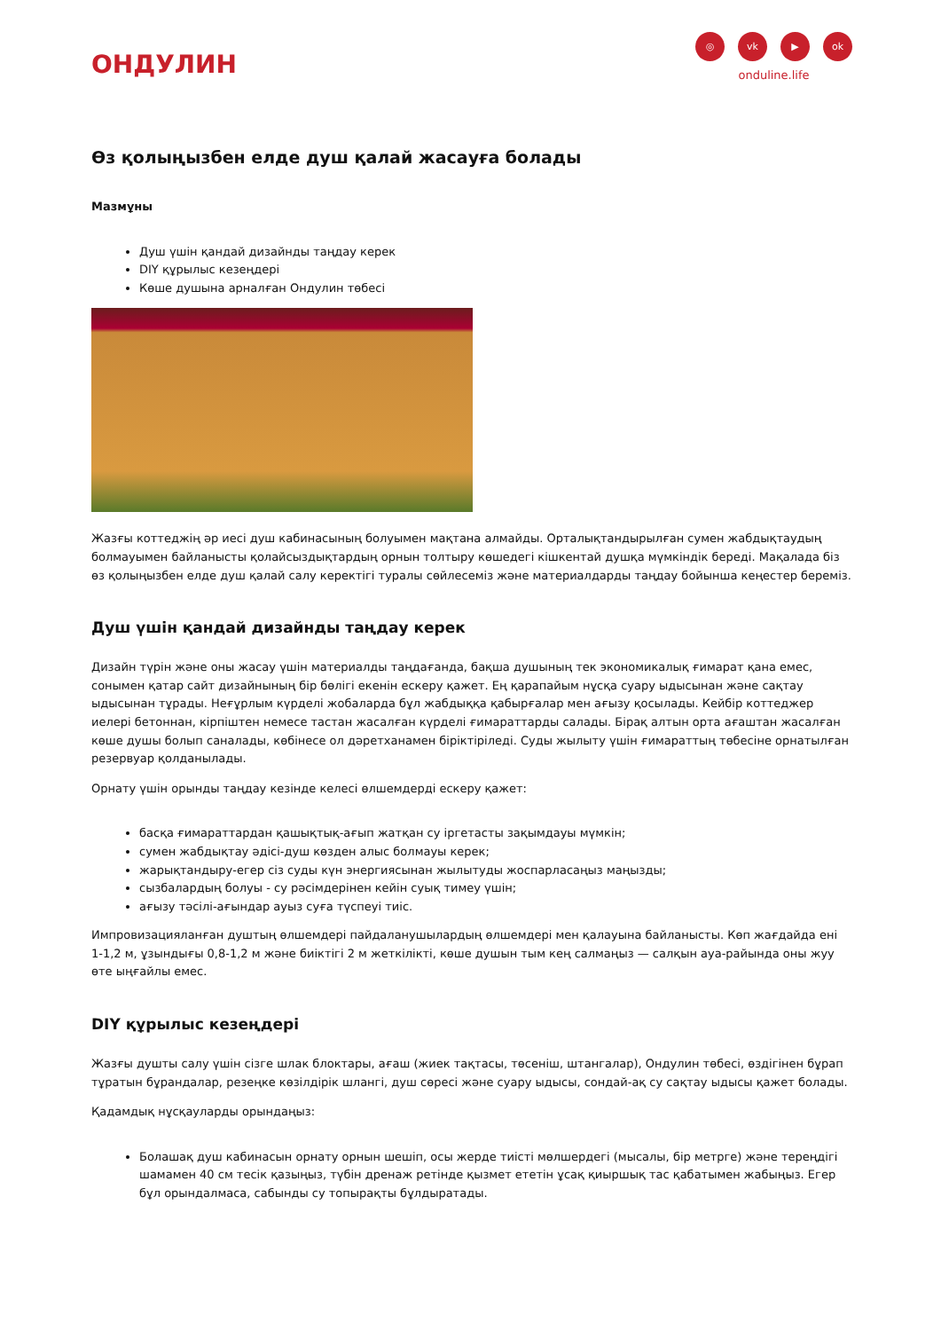ОНДУЛИН
◎ vk ▶ ok
onduline.life
Өз қолыңызбен елде душ қалай жасауға болады
Мазмұны
Душ үшін қандай дизайнды таңдау керек
DIY құрылыс кезеңдері
Көше душына арналған Ондулин төбесі
Жазғы коттеджің әр иесі душ кабинасының болуымен мақтана алмайды. Орталықтандырылған сумен жабдықтаудың болмауымен байланысты қолайсыздықтардың орнын толтыру көшедегі кішкентай душқа мүмкіндік береді. Мақалада біз өз қолыңызбен елде душ қалай салу керектігі туралы сөйлесеміз және материалдарды таңдау бойынша кеңестер береміз.
Душ үшін қандай дизайнды таңдау керек
Дизайн түрін және оны жасау үшін материалды таңдағанда, бақша душының тек экономикалық ғимарат қана емес, сонымен қатар сайт дизайнының бір бөлігі екенін ескеру қажет. Ең қарапайым нұсқа суару ыдысынан және сақтау ыдысынан тұрады. Неғұрлым күрделі жобаларда бұл жабдыққа қабырғалар мен ағызу қосылады. Кейбір коттеджер иелері бетоннан, кірпіштен немесе тастан жасалған күрделі ғимараттарды салады. Бірақ алтын орта ағаштан жасалған көше душы болып саналады, көбінесе ол дәретханамен біріктіріледі. Суды жылыту үшін ғимараттың төбесіне орнатылған резервуар қолданылады.
Орнату үшін орынды таңдау кезінде келесі өлшемдерді ескеру қажет:
басқа ғимараттардан қашықтық-ағып жатқан су іргетасты зақымдауы мүмкін;
сумен жабдықтау әдісі-душ көзден алыс болмауы керек;
жарықтандыру-егер сіз суды күн энергиясынан жылытуды жоспарласаңыз маңызды;
сызбалардың болуы - су рәсімдерінен кейін суық тимеу үшін;
ағызу тәсілі-ағындар ауыз суға түспеуі тиіс.
Импровизацияланған душтың өлшемдері пайдаланушылардың өлшемдері мен қалауына байланысты. Көп жағдайда ені 1-1,2 м, ұзындығы 0,8-1,2 м және биіктігі 2 м жеткілікті, көше душын тым кең салмаңыз — салқын ауа-райында оны жуу өте ыңғайлы емес.
DIY құрылыс кезеңдері
Жазғы душты салу үшін сізге шлак блоктары, ағаш (жиек тақтасы, төсеніш, штангалар), Ондулин төбесі, өздігінен бұрап тұратын бұрандалар, резеңке көзілдірік шлангі, душ сөресі және суару ыдысы, сондай-ақ су сақтау ыдысы қажет болады.
Қадамдық нұсқауларды орындаңыз:
Болашақ душ кабинасын орнату орнын шешіп, осы жерде тиісті мөлшердегі (мысалы, бір метрге) және тереңдігі шамамен 40 см тесік қазыңыз, түбін дренаж ретінде қызмет ететін ұсақ қиыршық тас қабатымен жабыңыз. Егер бұл орындалмаса, сабынды су топырақты бұлдыратады.